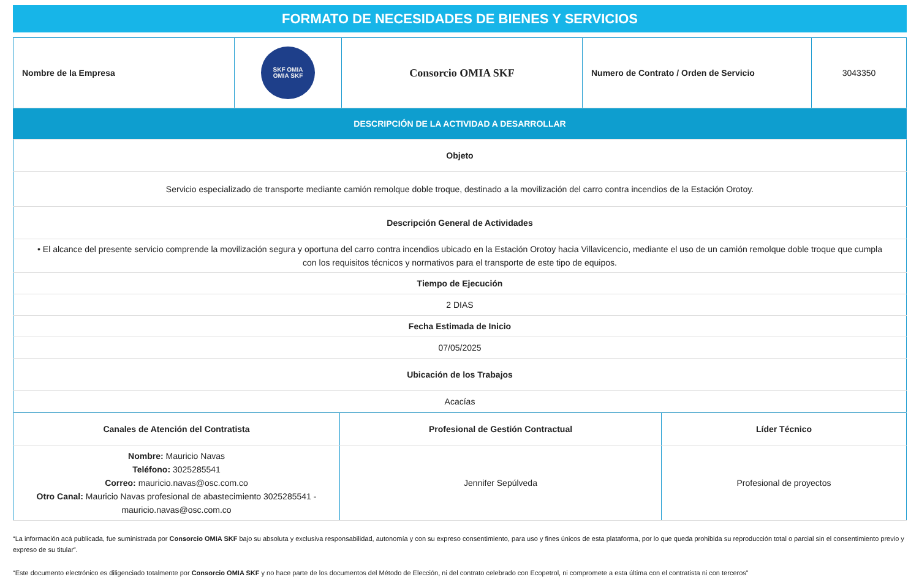FORMATO DE NECESIDADES DE BIENES Y SERVICIOS
| Nombre de la Empresa | SKF OMIA OMIA SKF | Consorcio OMIA SKF | Numero de Contrato / Orden de Servicio | 3043350 |
| DESCRIPCIÓN DE LA ACTIVIDAD A DESARROLLAR |
| Objeto |
| Servicio especializado de transporte mediante camión remolque doble troque, destinado a la movilización del carro contra incendios de la Estación Orotoy. |
| Descripción General de Actividades |
| • El alcance del presente servicio comprende la movilización segura y oportuna del carro contra incendios ubicado en la Estación Orotoy hacia Villavicencio, mediante el uso de un camión remolque doble troque que cumpla con los requisitos técnicos y normativos para el transporte de este tipo de equipos. |
| Tiempo de Ejecución |
| 2 DIAS |
| Fecha Estimada de Inicio |
| 07/05/2025 |
| Ubicación de los Trabajos |
| Acacías |
| Canales de Atención del Contratista | Profesional de Gestión Contractual | Líder Técnico |
| Nombre: Mauricio Navas Teléfono: 3025285541 Correo: mauricio.navas@osc.com.co Otro Canal: Mauricio Navas profesional de abastecimiento 3025285541 - mauricio.navas@osc.com.co | Jennifer Sepúlveda | Profesional de proyectos |
“La información acá publicada, fue suministrada por Consorcio OMIA SKF bajo su absoluta y exclusiva responsabilidad, autonomía y con su expreso consentimiento, para uso y fines únicos de esta plataforma, por lo que queda prohibida su reproducción total o parcial sin el consentimiento previo y expreso de su titular”.
“Este documento electrónico es diligenciado totalmente por Consorcio OMIA SKF y no hace parte de los documentos del Método de Elección, ni del contrato celebrado con Ecopetrol, ni compromete a esta última con el contratista ni con terceros”